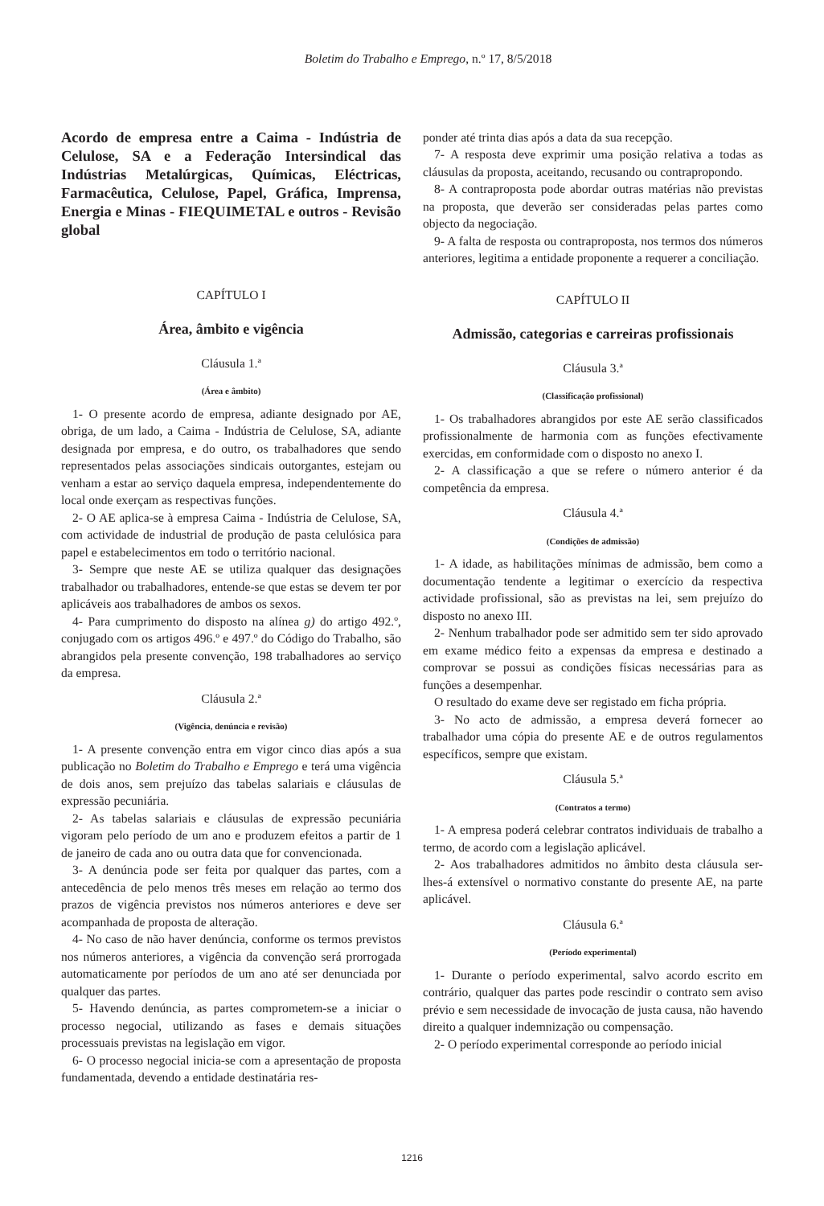Boletim do Trabalho e Emprego, n.º 17, 8/5/2018
Acordo de empresa entre a Caima - Indústria de Celulose, SA e a Federação Intersindical das Indústrias Metalúrgicas, Químicas, Eléctricas, Farmacêutica, Celulose, Papel, Gráfica, Imprensa, Energia e Minas - FIEQUIMETAL e outros - Revisão global
CAPÍTULO I
Área, âmbito e vigência
Cláusula 1.ª
(Área e âmbito)
1- O presente acordo de empresa, adiante designado por AE, obriga, de um lado, a Caima - Indústria de Celulose, SA, adiante designada por empresa, e do outro, os trabalhadores que sendo representados pelas associações sindicais outorgantes, estejam ou venham a estar ao serviço daquela empresa, independentemente do local onde exerçam as respectivas funções.
2- O AE aplica-se à empresa Caima - Indústria de Celulose, SA, com actividade de industrial de produção de pasta celulósica para papel e estabelecimentos em todo o território nacional.
3- Sempre que neste AE se utiliza qualquer das designações trabalhador ou trabalhadores, entende-se que estas se devem ter por aplicáveis aos trabalhadores de ambos os sexos.
4- Para cumprimento do disposto na alínea g) do artigo 492.º, conjugado com os artigos 496.º e 497.º do Código do Trabalho, são abrangidos pela presente convenção, 198 trabalhadores ao serviço da empresa.
Cláusula 2.ª
(Vigência, denúncia e revisão)
1- A presente convenção entra em vigor cinco dias após a sua publicação no Boletim do Trabalho e Emprego e terá uma vigência de dois anos, sem prejuízo das tabelas salariais e cláusulas de expressão pecuniária.
2- As tabelas salariais e cláusulas de expressão pecuniária vigoram pelo período de um ano e produzem efeitos a partir de 1 de janeiro de cada ano ou outra data que for convencionada.
3- A denúncia pode ser feita por qualquer das partes, com a antecedência de pelo menos três meses em relação ao termo dos prazos de vigência previstos nos números anteriores e deve ser acompanhada de proposta de alteração.
4- No caso de não haver denúncia, conforme os termos previstos nos números anteriores, a vigência da convenção será prorrogada automaticamente por períodos de um ano até ser denunciada por qualquer das partes.
5- Havendo denúncia, as partes comprometem-se a iniciar o processo negocial, utilizando as fases e demais situações processuais previstas na legislação em vigor.
6- O processo negocial inicia-se com a apresentação de proposta fundamentada, devendo a entidade destinatária res-
ponder até trinta dias após a data da sua recepção.
7- A resposta deve exprimir uma posição relativa a todas as cláusulas da proposta, aceitando, recusando ou contrapropondo.
8- A contraproposta pode abordar outras matérias não previstas na proposta, que deverão ser consideradas pelas partes como objecto da negociação.
9- A falta de resposta ou contraproposta, nos termos dos números anteriores, legitima a entidade proponente a requerer a conciliação.
CAPÍTULO II
Admissão, categorias e carreiras profissionais
Cláusula 3.ª
(Classificação profissional)
1- Os trabalhadores abrangidos por este AE serão classificados profissionalmente de harmonia com as funções efectivamente exercidas, em conformidade com o disposto no anexo I.
2- A classificação a que se refere o número anterior é da competência da empresa.
Cláusula 4.ª
(Condições de admissão)
1- A idade, as habilitações mínimas de admissão, bem como a documentação tendente a legitimar o exercício da respectiva actividade profissional, são as previstas na lei, sem prejuízo do disposto no anexo III.
2- Nenhum trabalhador pode ser admitido sem ter sido aprovado em exame médico feito a expensas da empresa e destinado a comprovar se possui as condições físicas necessárias para as funções a desempenhar.
O resultado do exame deve ser registado em ficha própria.
3- No acto de admissão, a empresa deverá fornecer ao trabalhador uma cópia do presente AE e de outros regulamentos específicos, sempre que existam.
Cláusula 5.ª
(Contratos a termo)
1- A empresa poderá celebrar contratos individuais de trabalho a termo, de acordo com a legislação aplicável.
2- Aos trabalhadores admitidos no âmbito desta cláusula ser-lhes-á extensível o normativo constante do presente AE, na parte aplicável.
Cláusula 6.ª
(Período experimental)
1- Durante o período experimental, salvo acordo escrito em contrário, qualquer das partes pode rescindir o contrato sem aviso prévio e sem necessidade de invocação de justa causa, não havendo direito a qualquer indemnização ou compensação.
2- O período experimental corresponde ao período inicial
1216